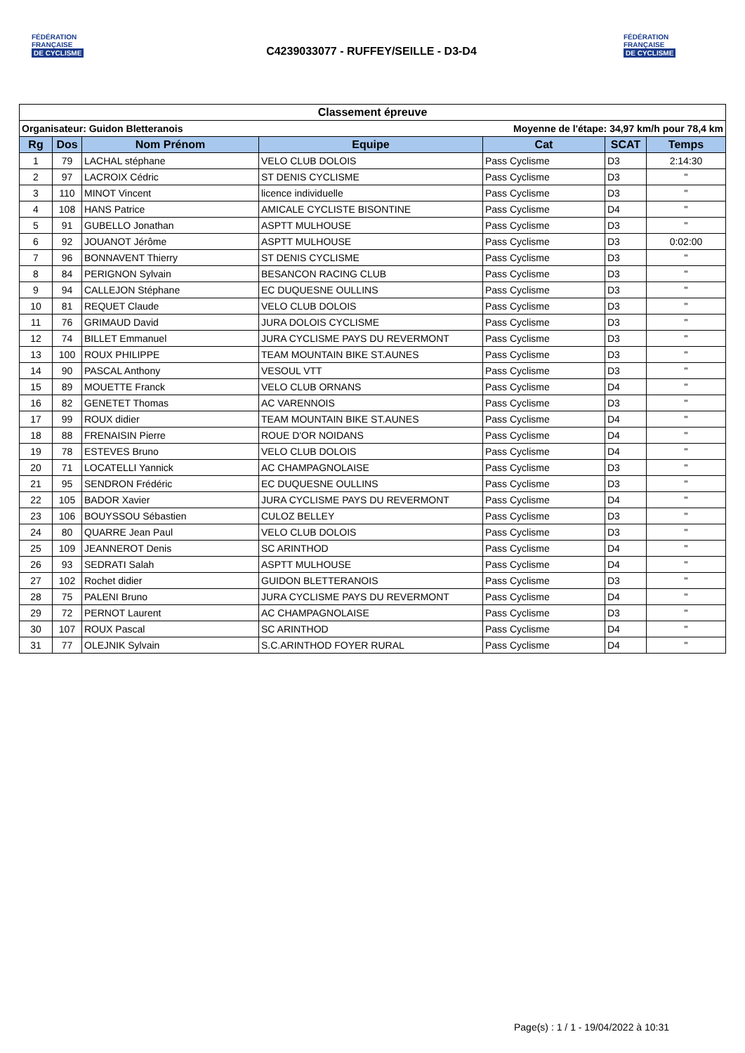FÉDÉRATION
FRANÇAISE
DE CYCLISME
C4239033077 - RUFFEY/SEILLE - D3-D4
FÉDÉRATION
FRANÇAISE
DE CYCLISME
| Classement épreuve | | | | | | |
| Organisateur: Guidon Bletteranois | | | | Moyenne de l'étape: 34,97 km/h pour 78,4 km | | |
| Rg | Dos | Nom Prénom | Equipe | Cat | SCAT | Temps |
| 1 | 79 | LACHAL stéphane | VELO CLUB DOLOIS | Pass Cyclisme | D3 | 2:14:30 |
| 2 | 97 | LACROIX Cédric | ST DENIS CYCLISME | Pass Cyclisme | D3 | " |
| 3 | 110 | MINOT Vincent | licence individuelle | Pass Cyclisme | D3 | " |
| 4 | 108 | HANS Patrice | AMICALE CYCLISTE BISONTINE | Pass Cyclisme | D4 | " |
| 5 | 91 | GUBELLO Jonathan | ASPTT MULHOUSE | Pass Cyclisme | D3 | " |
| 6 | 92 | JOUANOT Jérôme | ASPTT MULHOUSE | Pass Cyclisme | D3 | 0:02:00 |
| 7 | 96 | BONNAVENT Thierry | ST DENIS CYCLISME | Pass Cyclisme | D3 | " |
| 8 | 84 | PERIGNON Sylvain | BESANCON RACING CLUB | Pass Cyclisme | D3 | " |
| 9 | 94 | CALLEJON Stéphane | EC DUQUESNE OULLINS | Pass Cyclisme | D3 | " |
| 10 | 81 | REQUET Claude | VELO CLUB DOLOIS | Pass Cyclisme | D3 | " |
| 11 | 76 | GRIMAUD David | JURA DOLOIS CYCLISME | Pass Cyclisme | D3 | " |
| 12 | 74 | BILLET Emmanuel | JURA CYCLISME PAYS DU REVERMONT | Pass Cyclisme | D3 | " |
| 13 | 100 | ROUX PHILIPPE | TEAM MOUNTAIN BIKE ST.AUNES | Pass Cyclisme | D3 | " |
| 14 | 90 | PASCAL Anthony | VESOUL VTT | Pass Cyclisme | D3 | " |
| 15 | 89 | MOUETTE Franck | VELO CLUB ORNANS | Pass Cyclisme | D4 | " |
| 16 | 82 | GENETET Thomas | AC VARENNOIS | Pass Cyclisme | D3 | " |
| 17 | 99 | ROUX didier | TEAM MOUNTAIN BIKE ST.AUNES | Pass Cyclisme | D4 | " |
| 18 | 88 | FRENAISIN Pierre | ROUE D'OR NOIDANS | Pass Cyclisme | D4 | " |
| 19 | 78 | ESTEVES Bruno | VELO CLUB DOLOIS | Pass Cyclisme | D4 | " |
| 20 | 71 | LOCATELLI Yannick | AC CHAMPAGNOLAISE | Pass Cyclisme | D3 | " |
| 21 | 95 | SENDRON Frédéric | EC DUQUESNE OULLINS | Pass Cyclisme | D3 | " |
| 22 | 105 | BADOR Xavier | JURA CYCLISME PAYS DU REVERMONT | Pass Cyclisme | D4 | " |
| 23 | 106 | BOUYSSOU Sébastien | CULOZ BELLEY | Pass Cyclisme | D3 | " |
| 24 | 80 | QUARRE Jean Paul | VELO CLUB DOLOIS | Pass Cyclisme | D3 | " |
| 25 | 109 | JEANNEROT Denis | SC ARINTHOD | Pass Cyclisme | D4 | " |
| 26 | 93 | SEDRATI Salah | ASPTT MULHOUSE | Pass Cyclisme | D4 | " |
| 27 | 102 | Rochet didier | GUIDON BLETTERANOIS | Pass Cyclisme | D3 | " |
| 28 | 75 | PALENI Bruno | JURA CYCLISME PAYS DU REVERMONT | Pass Cyclisme | D4 | " |
| 29 | 72 | PERNOT Laurent | AC CHAMPAGNOLAISE | Pass Cyclisme | D3 | " |
| 30 | 107 | ROUX Pascal | SC ARINTHOD | Pass Cyclisme | D4 | " |
| 31 | 77 | OLEJNIK Sylvain | S.C.ARINTHOD FOYER RURAL | Pass Cyclisme | D4 | " |
Page(s) : 1 / 1 - 19/04/2022 à 10:31